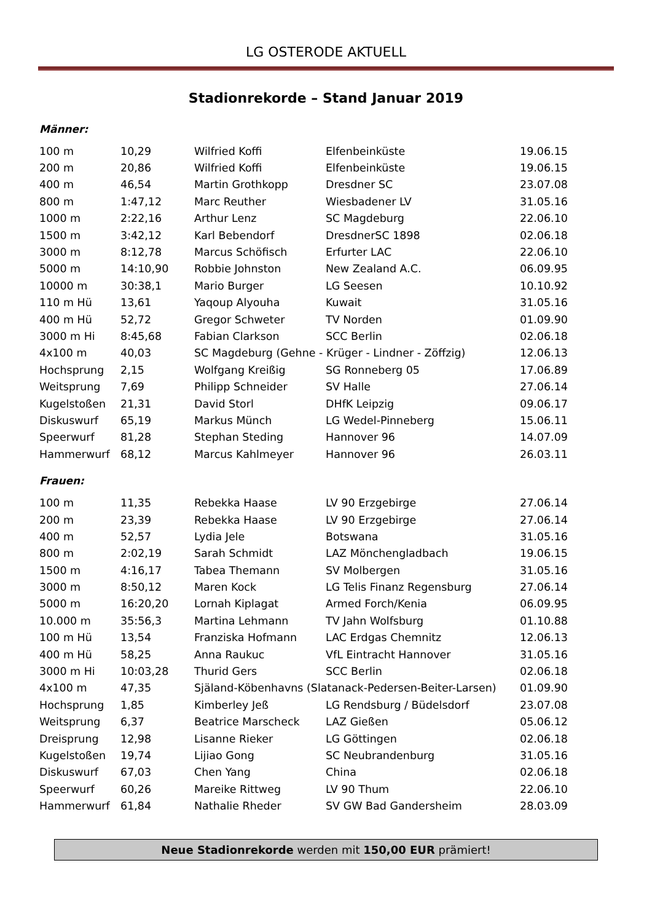LG OSTERODE AKTUELL
Stadionrekorde – Stand Januar 2019
Männer:
| 100 m | 10,29 | Wilfried Koffi | Elfenbeinküste | 19.06.15 |
| 200 m | 20,86 | Wilfried Koffi | Elfenbeinküste | 19.06.15 |
| 400 m | 46,54 | Martin Grothkopp | Dresdner SC | 23.07.08 |
| 800 m | 1:47,12 | Marc Reuther | Wiesbadener LV | 31.05.16 |
| 1000 m | 2:22,16 | Arthur Lenz | SC Magdeburg | 22.06.10 |
| 1500 m | 3:42,12 | Karl Bebendorf | DresdnerSC 1898 | 02.06.18 |
| 3000 m | 8:12,78 | Marcus Schöfisch | Erfurter LAC | 22.06.10 |
| 5000 m | 14:10,90 | Robbie Johnston | New Zealand A.C. | 06.09.95 |
| 10000 m | 30:38,1 | Mario Burger | LG Seesen | 10.10.92 |
| 110 m Hü | 13,61 | Yaqoup Alyouha | Kuwait | 31.05.16 |
| 400 m Hü | 52,72 | Gregor Schweter | TV Norden | 01.09.90 |
| 3000 m Hi | 8:45,68 | Fabian Clarkson | SCC Berlin | 02.06.18 |
| 4x100 m | 40,03 | SC Magdeburg (Gehne - Krüger - Lindner - Zöffzig) | | 12.06.13 |
| Hochsprung | 2,15 | Wolfgang Kreißig | SG Ronneberg 05 | 17.06.89 |
| Weitsprung | 7,69 | Philipp Schneider | SV Halle | 27.06.14 |
| Kugelstoßen | 21,31 | David Storl | DHfK Leipzig | 09.06.17 |
| Diskuswurf | 65,19 | Markus Münch | LG Wedel-Pinneberg | 15.06.11 |
| Speerwurf | 81,28 | Stephan Steding | Hannover 96 | 14.07.09 |
| Hammerwurf | 68,12 | Marcus Kahlmeyer | Hannover 96 | 26.03.11 |
Frauen:
| 100 m | 11,35 | Rebekka Haase | LV 90 Erzgebirge | 27.06.14 |
| 200 m | 23,39 | Rebekka Haase | LV 90 Erzgebirge | 27.06.14 |
| 400 m | 52,57 | Lydia Jele | Botswana | 31.05.16 |
| 800 m | 2:02,19 | Sarah Schmidt | LAZ Mönchengladbach | 19.06.15 |
| 1500 m | 4:16,17 | Tabea Themann | SV Molbergen | 31.05.16 |
| 3000 m | 8:50,12 | Maren Kock | LG Telis Finanz Regensburg | 27.06.14 |
| 5000 m | 16:20,20 | Lornah Kiplagat | Armed Forch/Kenia | 06.09.95 |
| 10.000 m | 35:56,3 | Martina Lehmann | TV Jahn Wolfsburg | 01.10.88 |
| 100 m Hü | 13,54 | Franziska Hofmann | LAC Erdgas Chemnitz | 12.06.13 |
| 400 m Hü | 58,25 | Anna Raukuc | VfL Eintracht Hannover | 31.05.16 |
| 3000 m Hi | 10:03,28 | Thurid Gers | SCC Berlin | 02.06.18 |
| 4x100 m | 47,35 | Själand-Köbenhavns (Slatanack-Pedersen-Beiter-Larsen) | | 01.09.90 |
| Hochsprung | 1,85 | Kimberley Jeß | LG Rendsburg / Büdelsdorf | 23.07.08 |
| Weitsprung | 6,37 | Beatrice Marscheck | LAZ Gießen | 05.06.12 |
| Dreisprung | 12,98 | Lisanne Rieker | LG Göttingen | 02.06.18 |
| Kugelstoßen | 19,74 | Lijiao Gong | SC Neubrandenburg | 31.05.16 |
| Diskuswurf | 67,03 | Chen Yang | China | 02.06.18 |
| Speerwurf | 60,26 | Mareike Rittweg | LV 90 Thum | 22.06.10 |
| Hammerwurf | 61,84 | Nathalie Rheder | SV GW Bad Gandersheim | 28.03.09 |
Neue Stadionrekorde werden mit 150,00 EUR prämiert!